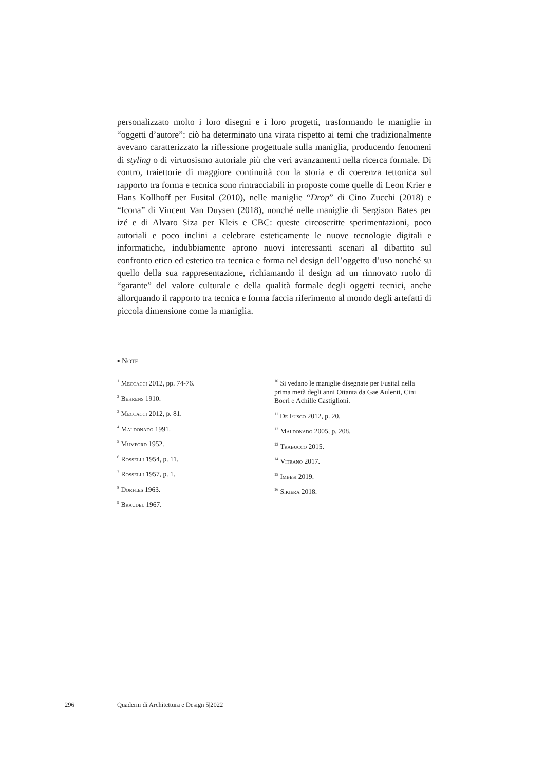personalizzato molto i loro disegni e i loro progetti, trasformando le maniglie in “oggetti d’autore”: ciò ha determinato una virata rispetto ai temi che tradizionalmente avevano caratterizzato la riflessione progettuale sulla maniglia, producendo fenomeni di styling o di virtuosismo autoriale più che veri avanzamenti nella ricerca formale. Di contro, traiettorie di maggiore continuità con la storia e di coerenza tettonica sul rapporto tra forma e tecnica sono rintracciabili in proposte come quelle di Leon Krier e Hans Kollhoff per Fusital (2010), nelle maniglie “Drop” di Cino Zucchi (2018) e “Icona” di Vincent Van Duysen (2018), nonché nelle maniglie di Sergison Bates per izé e di Alvaro Siza per Kleis e CBC: queste circoscritte sperimentazioni, poco autoriali e poco inclini a celebrare esteticamente le nuove tecnologie digitali e informatiche, indubbiamente aprono nuovi interessanti scenari al dibattito sul confronto etico ed estetico tra tecnica e forma nel design dell’oggetto d’uso nonché su quello della sua rappresentazione, richiamando il design ad un rinnovato ruolo di “garante” del valore culturale e della qualità formale degli oggetti tecnici, anche allorquando il rapporto tra tecnica e forma faccia riferimento al mondo degli artefatti di piccola dimensione come la maniglia.
▪ Note
<sup>1</sup> Meccacci 2012, pp. 74-76.
<sup>2</sup> Behrens 1910.
<sup>3</sup> Meccacci 2012, p. 81.
<sup>4</sup> Maldonado 1991.
<sup>5</sup> Mumford 1952.
<sup>6</sup> Rosselli 1954, p. 11.
<sup>7</sup> Rosselli 1957, p. 1.
<sup>8</sup> Dorfles 1963.
<sup>9</sup> Braudel 1967.
<sup>10</sup> Si vedano le maniglie disegnate per Fusital nella prima metà degli anni Ottanta da Gae Aulenti, Cini Boeri e Achille Castiglioni.
<sup>11</sup> De Fusco 2012, p. 20.
<sup>12</sup> Maldonado 2005, p. 208.
<sup>13</sup> Trabucco 2015.
<sup>14</sup> Vitrano 2017.
<sup>15</sup> Imbesi 2019.
<sup>16</sup> Sikiera 2018.
296 Quaderni di Architettura e Design 5|2022